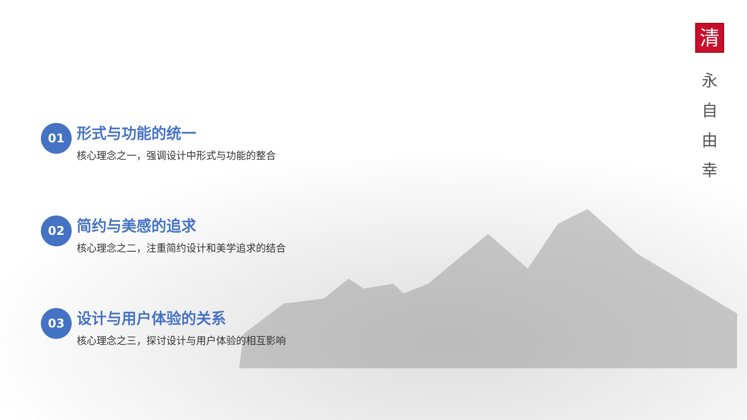01
形式与功能的统一
核心理念之一，强调设计中形式与功能的整合
02
简约与美感的追求
核心理念之二，注重简约设计和美学追求的结合
03
设计与用户体验的关系
核心理念之三，探讨设计与用户体验的相互影响
清
永
自由
幸